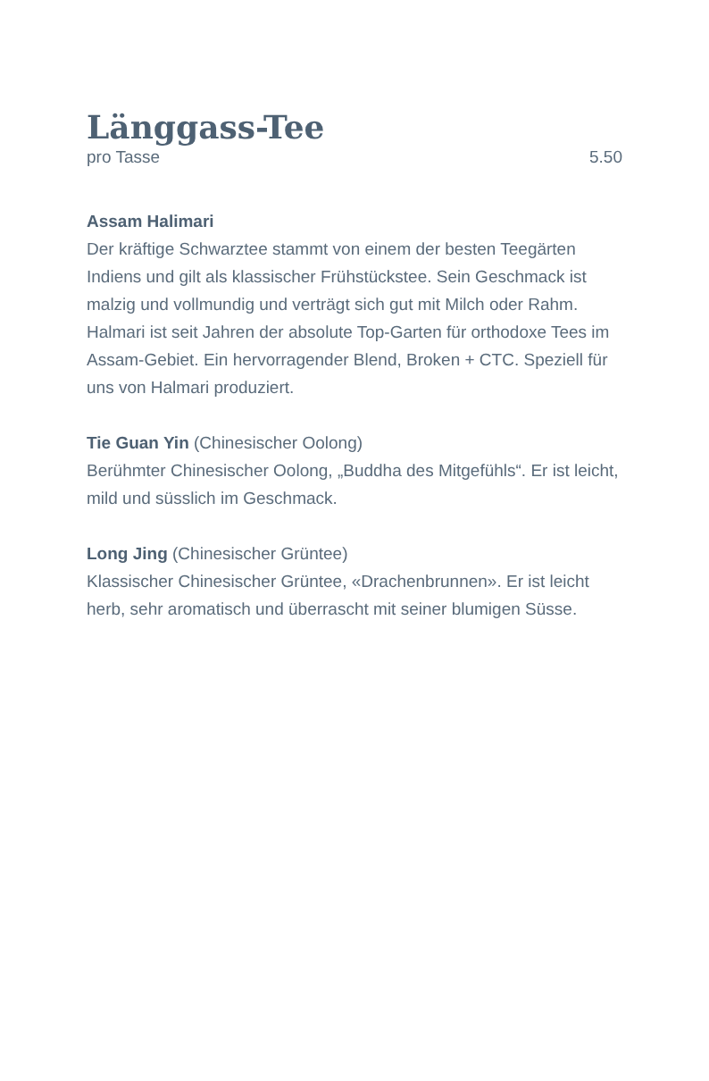Länggass-Tee
pro Tasse 5.50
Assam Halimari
Der kräftige Schwarztee stammt von einem der besten Teegärten Indiens und gilt als klassischer Frühstückstee. Sein Geschmack ist malzig und vollmundig und verträgt sich gut mit Milch oder Rahm. Halmari ist seit Jahren der absolute Top-Garten für orthodoxe Tees im Assam-Gebiet. Ein hervorragender Blend, Broken + CTC. Speziell für uns von Halmari produziert.
Tie Guan Yin (Chinesischer Oolong)
Berühmter Chinesischer Oolong, „Buddha des Mitgefühls“. Er ist leicht, mild und süsslich im Geschmack.
Long Jing (Chinesischer Grüntee)
Klassischer Chinesischer Grüntee, «Drachenbrunnen». Er ist leicht herb, sehr aromatisch und überrascht mit seiner blumigen Süsse.